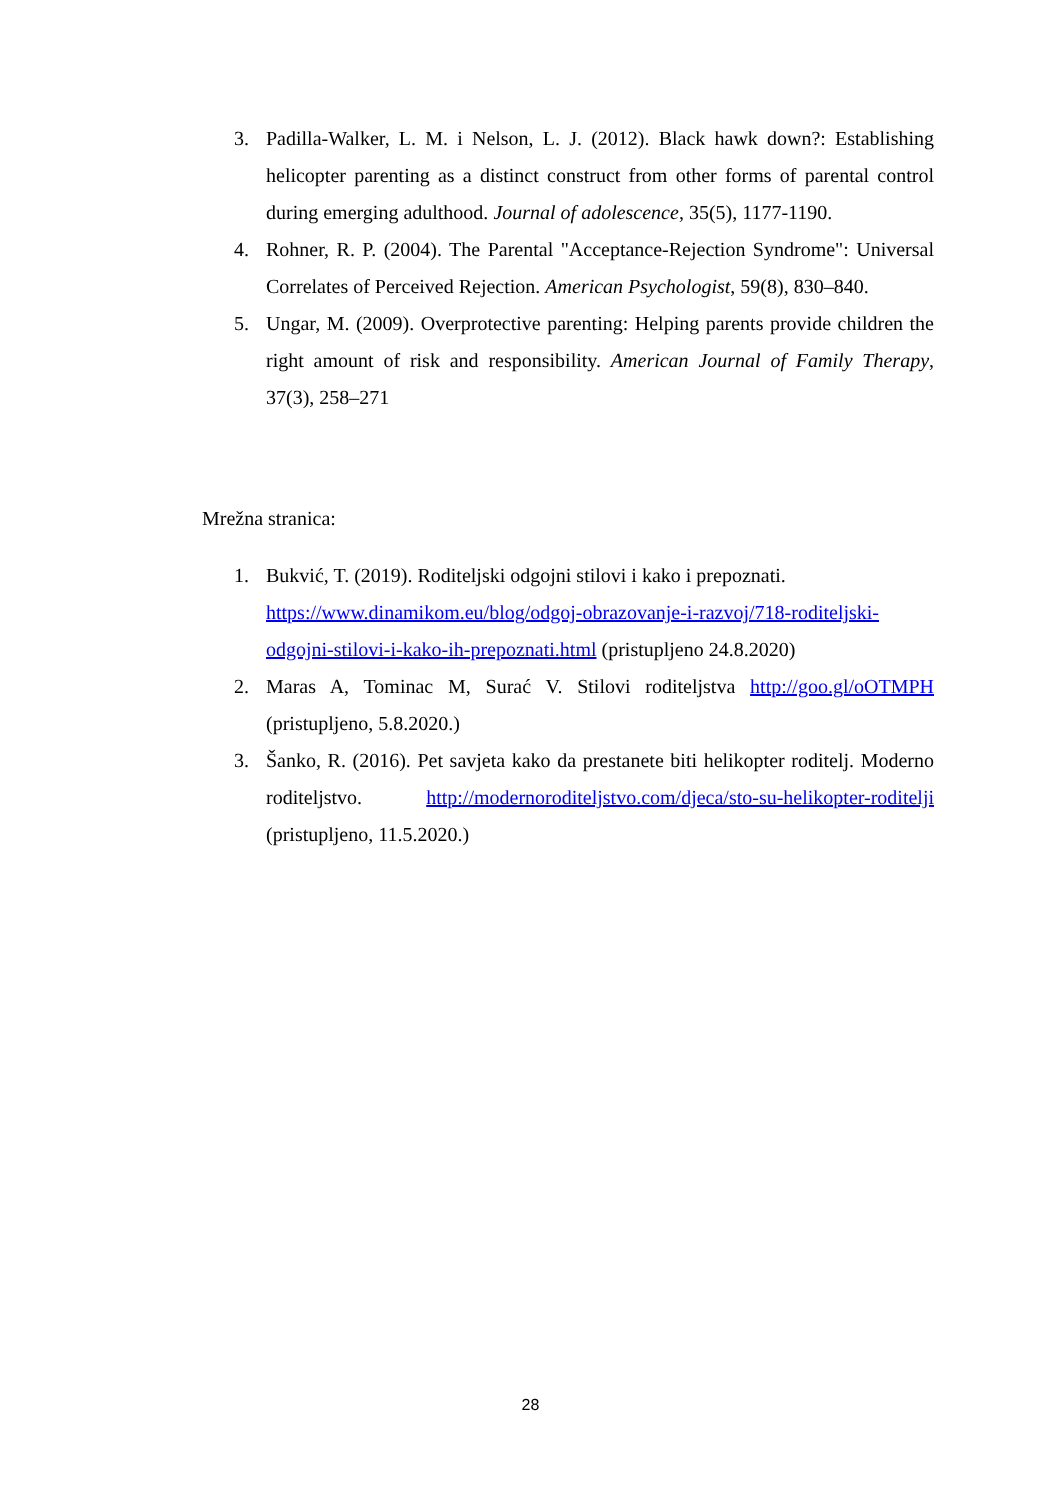3. Padilla-Walker, L. M. i Nelson, L. J. (2012). Black hawk down?: Establishing helicopter parenting as a distinct construct from other forms of parental control during emerging adulthood. Journal of adolescence, 35(5), 1177-1190.
4. Rohner, R. P. (2004). The Parental "Acceptance-Rejection Syndrome": Universal Correlates of Perceived Rejection. American Psychologist, 59(8), 830–840.
5. Ungar, M. (2009). Overprotective parenting: Helping parents provide children the right amount of risk and responsibility. American Journal of Family Therapy, 37(3), 258–271
Mrežna stranica:
1. Bukvić, T. (2019). Roditeljski odgojni stilovi i kako i prepoznati. https://www.dinamikom.eu/blog/odgoj-obrazovanje-i-razvoj/718-roditeljski-odgojni-stilovi-i-kako-ih-prepoznati.html (pristupljeno 24.8.2020)
2. Maras A, Tominac M, Surać V. Stilovi roditeljstva http://goo.gl/oOTMPH (pristupljeno, 5.8.2020.)
3. Šanko, R. (2016). Pet savjeta kako da prestanete biti helikopter roditelj. Moderno roditeljstvo. http://modernoroditeljstvo.com/djeca/sto-su-helikopter-roditelji (pristupljeno, 11.5.2020.)
28